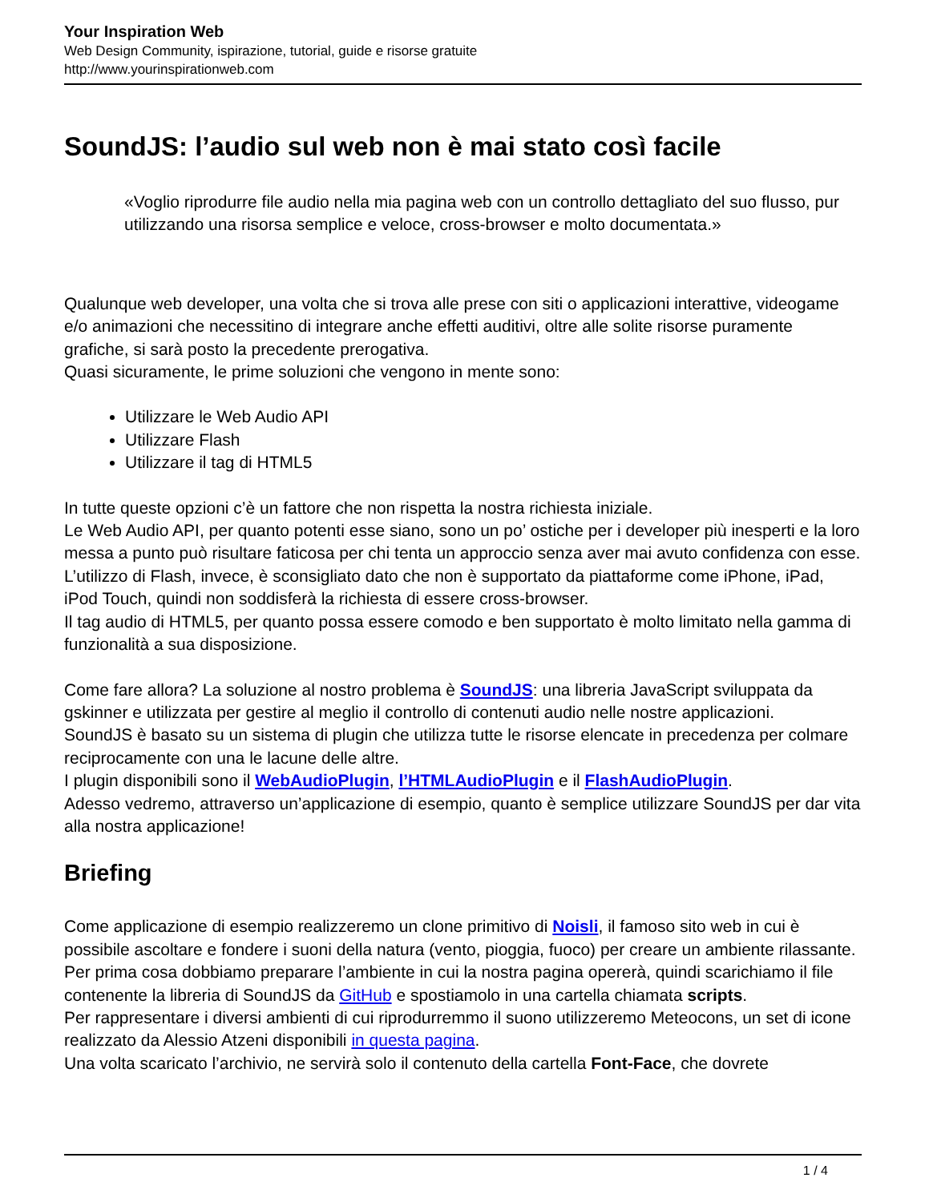Your Inspiration Web
Web Design Community, ispirazione, tutorial, guide e risorse gratuite
http://www.yourinspirationweb.com
SoundJS: l’audio sul web non è mai stato così facile
«Voglio riprodurre file audio nella mia pagina web con un controllo dettagliato del suo flusso, pur utilizzando una risorsa semplice e veloce, cross-browser e molto documentata.»
Qualunque web developer, una volta che si trova alle prese con siti o applicazioni interattive, videogame e/o animazioni che necessitino di integrare anche effetti auditivi, oltre alle solite risorse puramente grafiche, si sarà posto la precedente prerogativa.
Quasi sicuramente, le prime soluzioni che vengono in mente sono:
Utilizzare le Web Audio API
Utilizzare Flash
Utilizzare il tag di HTML5
In tutte queste opzioni c’è un fattore che non rispetta la nostra richiesta iniziale.
Le Web Audio API, per quanto potenti esse siano, sono un po’ ostiche per i developer più inesperti e la loro messa a punto può risultare faticosa per chi tenta un approccio senza aver mai avuto confidenza con esse.
L’utilizzo di Flash, invece, è sconsigliato dato che non è supportato da piattaforme come iPhone, iPad, iPod Touch, quindi non soddisferà la richiesta di essere cross-browser.
Il tag audio di HTML5, per quanto possa essere comodo e ben supportato è molto limitato nella gamma di funzionalità a sua disposizione.
Come fare allora? La soluzione al nostro problema è SoundJS: una libreria JavaScript sviluppata da gskinner e utilizzata per gestire al meglio il controllo di contenuti audio nelle nostre applicazioni.
SoundJS è basato su un sistema di plugin che utilizza tutte le risorse elencate in precedenza per colmare reciprocamente con una le lacune delle altre.
I plugin disponibili sono il WebAudioPlugin, l’HTMLAudioPlugin e il FlashAudioPlugin.
Adesso vedremo, attraverso un’applicazione di esempio, quanto è semplice utilizzare SoundJS per dar vita alla nostra applicazione!
Briefing
Come applicazione di esempio realizzeremo un clone primitivo di Noisli, il famoso sito web in cui è possibile ascoltare e fondere i suoni della natura (vento, pioggia, fuoco) per creare un ambiente rilassante.
Per prima cosa dobbiamo preparare l’ambiente in cui la nostra pagina opererà, quindi scarichiamo il file contenente la libreria di SoundJS da GitHub e spostiamolo in una cartella chiamata scripts.
Per rappresentare i diversi ambienti di cui riprodurremmo il suono utilizzeremo Meteocons, un set di icone realizzato da Alessio Atzeni disponibili in questa pagina.
Una volta scaricato l’archivio, ne servirà solo il contenuto della cartella Font-Face, che dovrete
1 / 4